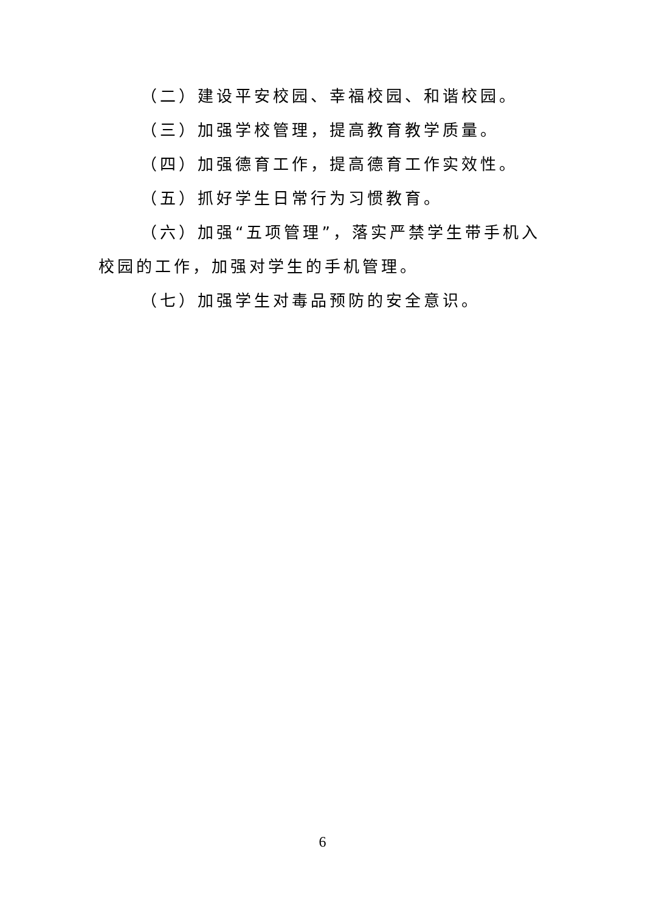（二）建设平安校园、幸福校园、和谐校园。
（三）加强学校管理，提高教育教学质量。
（四）加强德育工作，提高德育工作实效性。
（五）抓好学生日常行为习惯教育。
（六）加强“五项管理”，落实严禁学生带手机入校园的工作，加强对学生的手机管理。
（七）加强学生对毒品预防的安全意识。
6